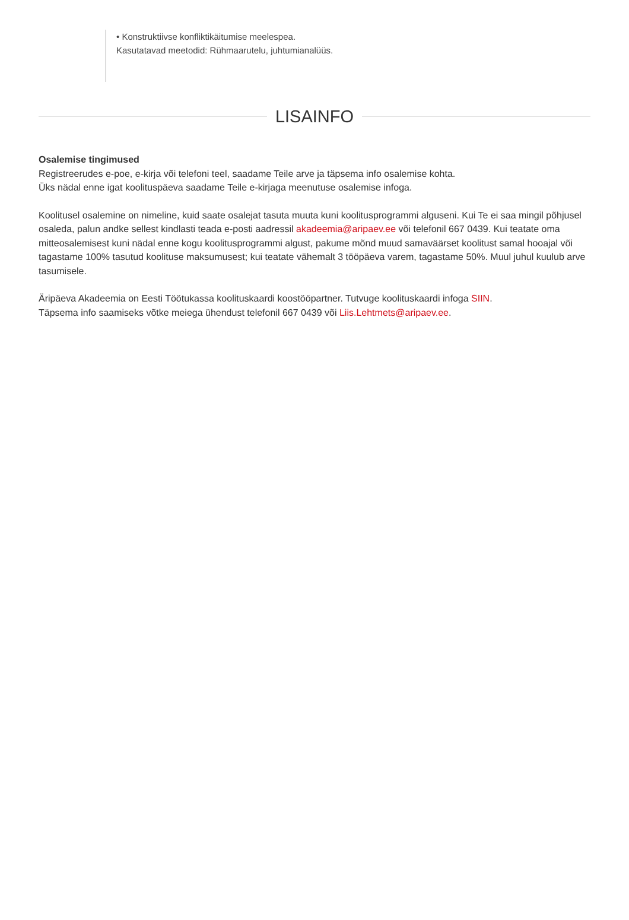• Konstruktiivse konfliktikäitumise meelespea.
Kasutatavad meetodid: Rühmaarutelu, juhtumianalüüs.
LISAINFO
Osalemise tingimused
Registreerudes e-poe, e-kirja või telefoni teel, saadame Teile arve ja täpsema info osalemise kohta.
Üks nädal enne igat koolituspäeva saadame Teile e-kirjaga meenutuse osalemise infoga.
Koolitusel osalemine on nimeline, kuid saate osalejat tasuta muuta kuni koolitusprogrammi alguseni. Kui Te ei saa mingil põhjusel osaleda, palun andke sellest kindlasti teada e-posti aadressil akadeemia@aripaev.ee või telefonil 667 0439. Kui teatate oma mitteosalemisest kuni nädal enne kogu koolitusprogrammi algust, pakume mõnd muud samaväärset koolitust samal hooajal või tagastame 100% tasutud koolituse maksumusest; kui teatate vähemalt 3 tööpäeva varem, tagastame 50%. Muul juhul kuulub arve tasumisele.
Äripäeva Akadeemia on Eesti Töötukassa koolituskaardi koostööpartner. Tutvuge koolituskaardi infoga SIIN.
Täpsema info saamiseks võtke meiega ühendust telefonil 667 0439 või Liis.Lehtmets@aripaev.ee.